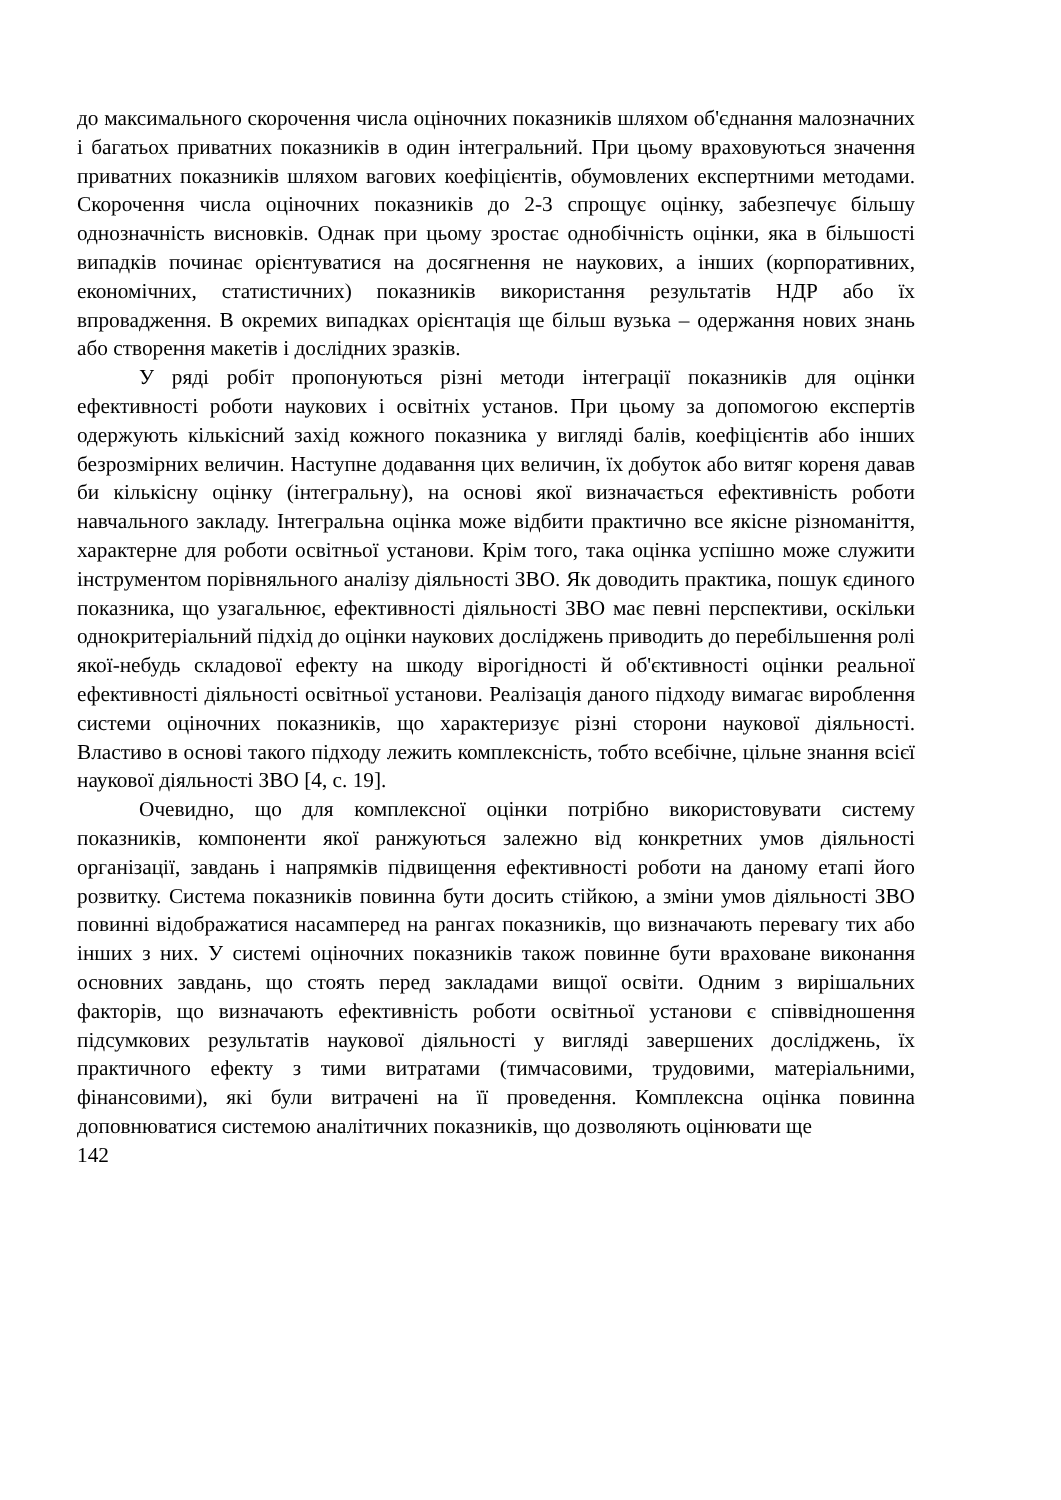до максимального скорочення числа оціночних показників шляхом об'єднання малозначних і багатьох приватних показників в один інтегральний. При цьому враховуються значення приватних показників шляхом вагових коефіцієнтів, обумовлених експертними методами. Скорочення числа оціночних показників до 2-3 спрощує оцінку, забезпечує більшу однозначність висновків. Однак при цьому зростає однобічність оцінки, яка в більшості випадків починає орієнтуватися на досягнення не наукових, а інших (корпоративних, економічних, статистичних) показників використання результатів НДР або їх впровадження. В окремих випадках орієнтація ще більш вузька – одержання нових знань або створення макетів і дослідних зразків.
У ряді робіт пропонуються різні методи інтеграції показників для оцінки ефективності роботи наукових і освітніх установ. При цьому за допомогою експертів одержують кількісний захід кожного показника у вигляді балів, коефіцієнтів або інших безрозмірних величин. Наступне додавання цих величин, їх добуток або витяг кореня давав би кількісну оцінку (інтегральну), на основі якої визначається ефективність роботи навчального закладу. Інтегральна оцінка може відбити практично все якісне різноманіття, характерне для роботи освітньої установи. Крім того, така оцінка успішно може служити інструментом порівняльного аналізу діяльності ЗВО. Як доводить практика, пошук єдиного показника, що узагальнює, ефективності діяльності ЗВО має певні перспективи, оскільки однокритеріальний підхід до оцінки наукових досліджень приводить до перебільшення ролі якої-небудь складової ефекту на шкоду вірогідності й об'єктивності оцінки реальної ефективності діяльності освітньої установи. Реалізація даного підходу вимагає вироблення системи оціночних показників, що характеризує різні сторони наукової діяльності. Властиво в основі такого підходу лежить комплексність, тобто всебічне, цільне знання всієї наукової діяльності ЗВО [4, с. 19].
Очевидно, що для комплексної оцінки потрібно використовувати систему показників, компоненти якої ранжуються залежно від конкретних умов діяльності організації, завдань і напрямків підвищення ефективності роботи на даному етапі його розвитку. Система показників повинна бути досить стійкою, а зміни умов діяльності ЗВО повинні відображатися насамперед на рангах показників, що визначають перевагу тих або інших з них. У системі оціночних показників також повинне бути враховане виконання основних завдань, що стоять перед закладами вищої освіти. Одним з вирішальних факторів, що визначають ефективність роботи освітньої установи є співвідношення підсумкових результатів наукової діяльності у вигляді завершених досліджень, їх практичного ефекту з тими витратами (тимчасовими, трудовими, матеріальними, фінансовими), які були витрачені на її проведення. Комплексна оцінка повинна доповнюватися системою аналітичних показників, що дозволяють оцінювати ще
142